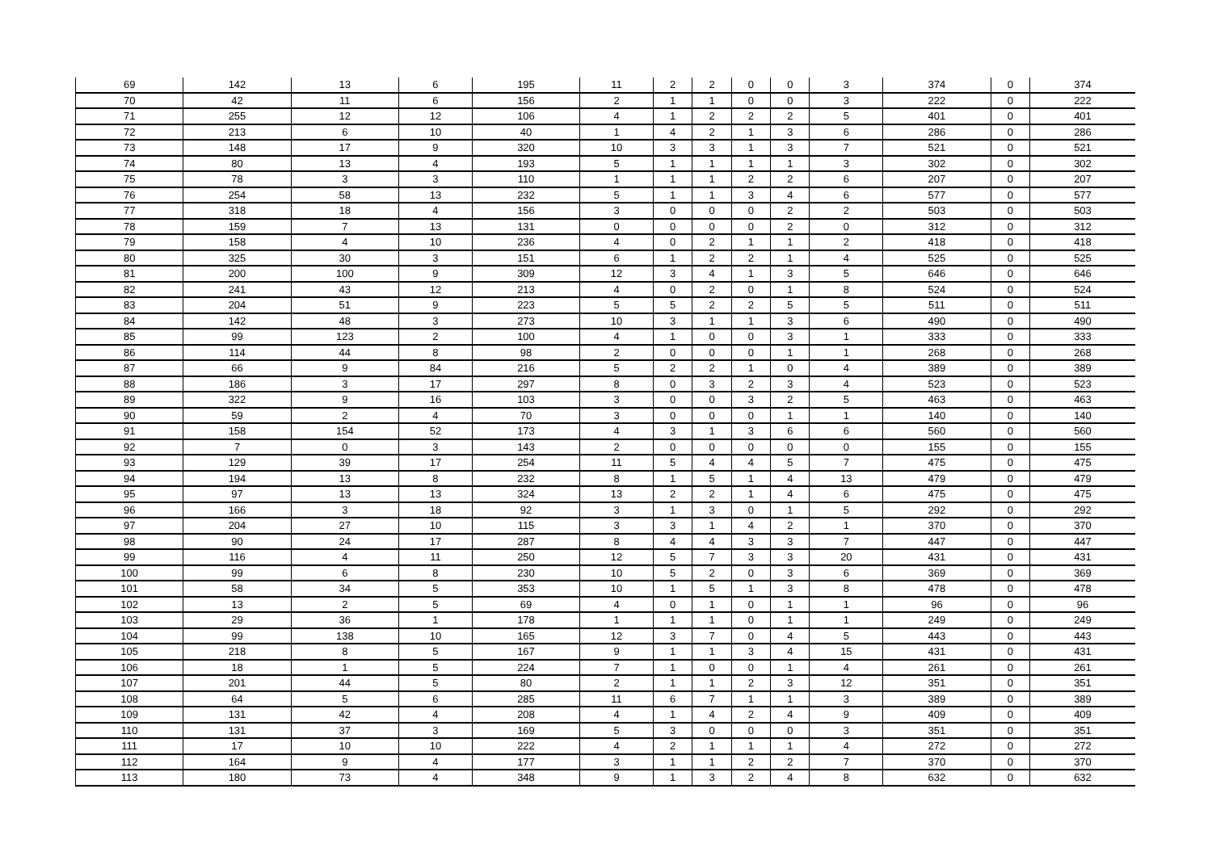| 69 | 142 | 13 | 6 | 195 | 11 | 2 | 2 | 0 | 0 | 3 | 374 | 0 | 374 |
| 70 | 42 | 11 | 6 | 156 | 2 | 1 | 1 | 0 | 0 | 3 | 222 | 0 | 222 |
| 71 | 255 | 12 | 12 | 106 | 4 | 1 | 2 | 2 | 2 | 5 | 401 | 0 | 401 |
| 72 | 213 | 6 | 10 | 40 | 1 | 4 | 2 | 1 | 3 | 6 | 286 | 0 | 286 |
| 73 | 148 | 17 | 9 | 320 | 10 | 3 | 3 | 1 | 3 | 7 | 521 | 0 | 521 |
| 74 | 80 | 13 | 4 | 193 | 5 | 1 | 1 | 1 | 1 | 3 | 302 | 0 | 302 |
| 75 | 78 | 3 | 3 | 110 | 1 | 1 | 1 | 2 | 2 | 6 | 207 | 0 | 207 |
| 76 | 254 | 58 | 13 | 232 | 5 | 1 | 1 | 3 | 4 | 6 | 577 | 0 | 577 |
| 77 | 318 | 18 | 4 | 156 | 3 | 0 | 0 | 0 | 2 | 2 | 503 | 0 | 503 |
| 78 | 159 | 7 | 13 | 131 | 0 | 0 | 0 | 0 | 2 | 0 | 312 | 0 | 312 |
| 79 | 158 | 4 | 10 | 236 | 4 | 0 | 2 | 1 | 1 | 2 | 418 | 0 | 418 |
| 80 | 325 | 30 | 3 | 151 | 6 | 1 | 2 | 2 | 1 | 4 | 525 | 0 | 525 |
| 81 | 200 | 100 | 9 | 309 | 12 | 3 | 4 | 1 | 3 | 5 | 646 | 0 | 646 |
| 82 | 241 | 43 | 12 | 213 | 4 | 0 | 2 | 0 | 1 | 8 | 524 | 0 | 524 |
| 83 | 204 | 51 | 9 | 223 | 5 | 5 | 2 | 2 | 5 | 5 | 511 | 0 | 511 |
| 84 | 142 | 48 | 3 | 273 | 10 | 3 | 1 | 1 | 3 | 6 | 490 | 0 | 490 |
| 85 | 99 | 123 | 2 | 100 | 4 | 1 | 0 | 0 | 3 | 1 | 333 | 0 | 333 |
| 86 | 114 | 44 | 8 | 98 | 2 | 0 | 0 | 0 | 1 | 1 | 268 | 0 | 268 |
| 87 | 66 | 9 | 84 | 216 | 5 | 2 | 2 | 1 | 0 | 4 | 389 | 0 | 389 |
| 88 | 186 | 3 | 17 | 297 | 8 | 0 | 3 | 2 | 3 | 4 | 523 | 0 | 523 |
| 89 | 322 | 9 | 16 | 103 | 3 | 0 | 0 | 3 | 2 | 5 | 463 | 0 | 463 |
| 90 | 59 | 2 | 4 | 70 | 3 | 0 | 0 | 0 | 1 | 1 | 140 | 0 | 140 |
| 91 | 158 | 154 | 52 | 173 | 4 | 3 | 1 | 3 | 6 | 6 | 560 | 0 | 560 |
| 92 | 7 | 0 | 3 | 143 | 2 | 0 | 0 | 0 | 0 | 0 | 155 | 0 | 155 |
| 93 | 129 | 39 | 17 | 254 | 11 | 5 | 4 | 4 | 5 | 7 | 475 | 0 | 475 |
| 94 | 194 | 13 | 8 | 232 | 8 | 1 | 5 | 1 | 4 | 13 | 479 | 0 | 479 |
| 95 | 97 | 13 | 13 | 324 | 13 | 2 | 2 | 1 | 4 | 6 | 475 | 0 | 475 |
| 96 | 166 | 3 | 18 | 92 | 3 | 1 | 3 | 0 | 1 | 5 | 292 | 0 | 292 |
| 97 | 204 | 27 | 10 | 115 | 3 | 3 | 1 | 4 | 2 | 1 | 370 | 0 | 370 |
| 98 | 90 | 24 | 17 | 287 | 8 | 4 | 4 | 3 | 3 | 7 | 447 | 0 | 447 |
| 99 | 116 | 4 | 11 | 250 | 12 | 5 | 7 | 3 | 3 | 20 | 431 | 0 | 431 |
| 100 | 99 | 6 | 8 | 230 | 10 | 5 | 2 | 0 | 3 | 6 | 369 | 0 | 369 |
| 101 | 58 | 34 | 5 | 353 | 10 | 1 | 5 | 1 | 3 | 8 | 478 | 0 | 478 |
| 102 | 13 | 2 | 5 | 69 | 4 | 0 | 1 | 0 | 1 | 1 | 96 | 0 | 96 |
| 103 | 29 | 36 | 1 | 178 | 1 | 1 | 1 | 0 | 1 | 1 | 249 | 0 | 249 |
| 104 | 99 | 138 | 10 | 165 | 12 | 3 | 7 | 0 | 4 | 5 | 443 | 0 | 443 |
| 105 | 218 | 8 | 5 | 167 | 9 | 1 | 1 | 3 | 4 | 15 | 431 | 0 | 431 |
| 106 | 18 | 1 | 5 | 224 | 7 | 1 | 0 | 0 | 1 | 4 | 261 | 0 | 261 |
| 107 | 201 | 44 | 5 | 80 | 2 | 1 | 1 | 2 | 3 | 12 | 351 | 0 | 351 |
| 108 | 64 | 5 | 6 | 285 | 11 | 6 | 7 | 1 | 1 | 3 | 389 | 0 | 389 |
| 109 | 131 | 42 | 4 | 208 | 4 | 1 | 4 | 2 | 4 | 9 | 409 | 0 | 409 |
| 110 | 131 | 37 | 3 | 169 | 5 | 3 | 0 | 0 | 0 | 3 | 351 | 0 | 351 |
| 111 | 17 | 10 | 10 | 222 | 4 | 2 | 1 | 1 | 1 | 4 | 272 | 0 | 272 |
| 112 | 164 | 9 | 4 | 177 | 3 | 1 | 1 | 2 | 2 | 7 | 370 | 0 | 370 |
| 113 | 180 | 73 | 4 | 348 | 9 | 1 | 3 | 2 | 4 | 8 | 632 | 0 | 632 |